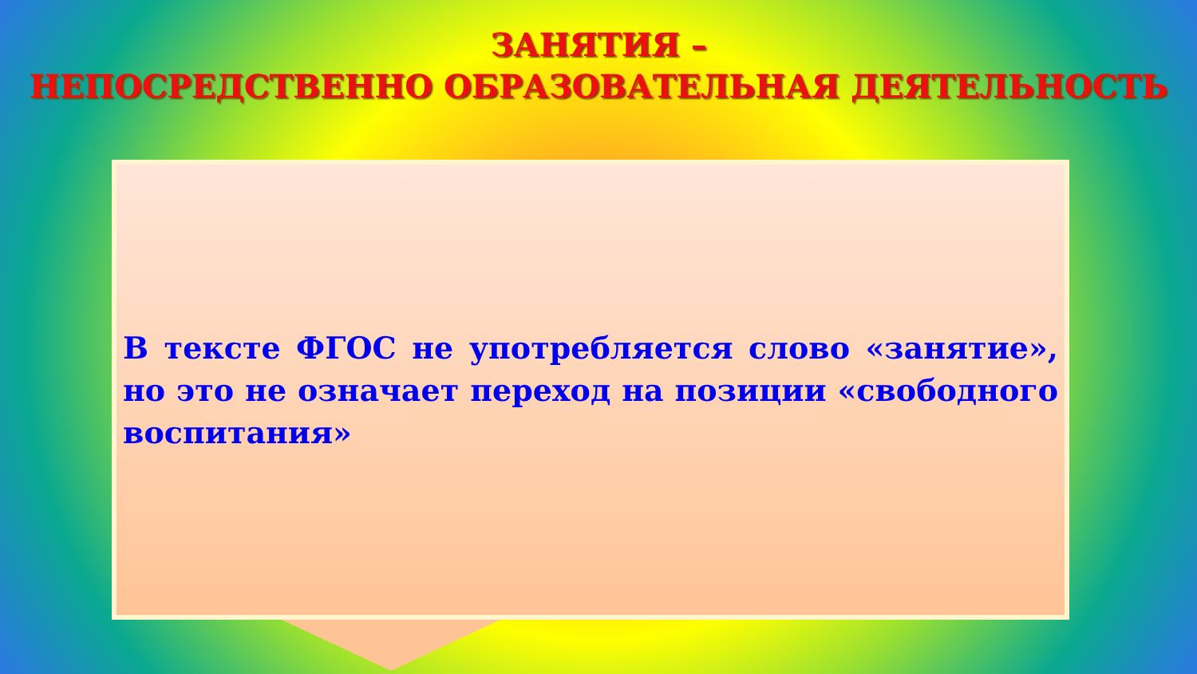ЗАНЯТИЯ –
НЕПОСРЕДСТВЕННО ОБРАЗОВАТЕЛЬНАЯ ДЕЯТЕЛЬНОСТЬ
В тексте ФГОС не употребляется слово «занятие», но это не означает переход на позиции «свободного воспитания»